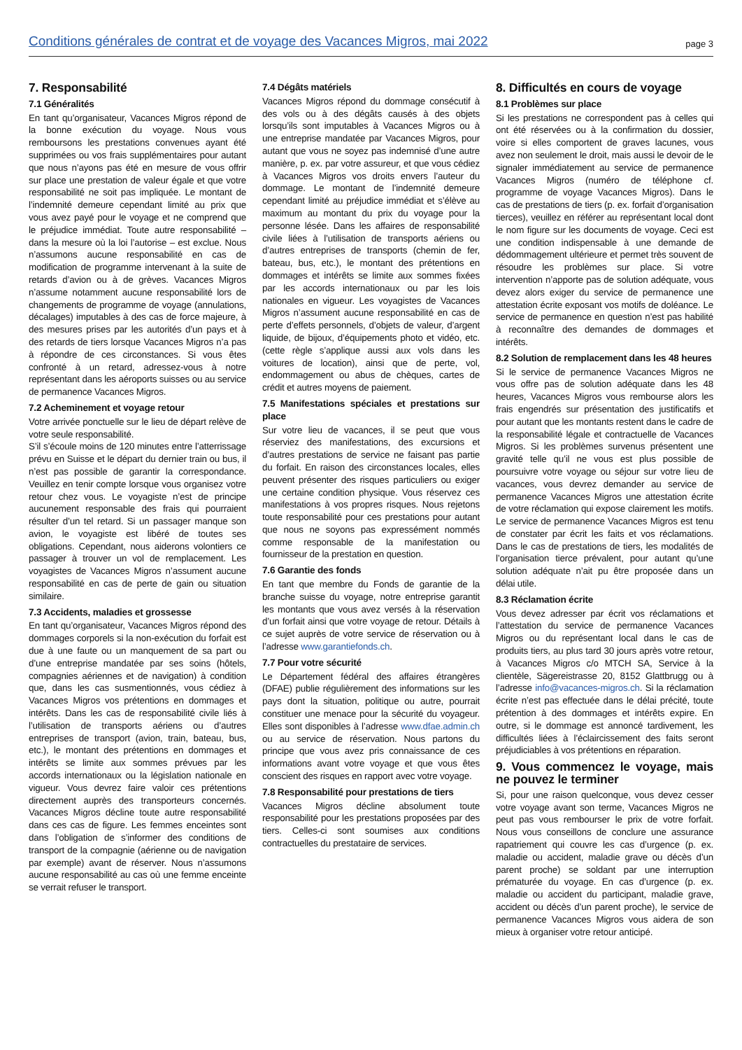Conditions générales de contrat et de voyage des Vacances Migros, mai 2022 page 3
7. Responsabilité
7.1 Généralités
En tant qu’organisateur, Vacances Migros répond de la bonne exécution du voyage. Nous vous remboursons les prestations convenues ayant été supprimées ou vos frais supplémentaires pour autant que nous n’ayons pas été en mesure de vous offrir sur place une prestation de valeur égale et que votre responsabilité ne soit pas impliquée. Le montant de l’indemnité demeure cependant limité au prix que vous avez payé pour le voyage et ne comprend que le préjudice immédiat. Toute autre responsabilité – dans la mesure où la loi l’autorise – est exclue. Nous n’assumons aucune responsabilité en cas de modification de programme intervenant à la suite de retards d’avion ou à de grèves. Vacances Migros n’assume notamment aucune responsabilité lors de changements de programme de voyage (annulations, décalages) imputables à des cas de force majeure, à des mesures prises par les autorités d’un pays et à des retards de tiers lorsque Vacances Migros n’a pas à répondre de ces circonstances. Si vous êtes confronté à un retard, adressez-vous à notre représentant dans les aéroports suisses ou au service de permanence Vacances Migros.
7.2 Acheminement et voyage retour
Votre arrivée ponctuelle sur le lieu de départ relève de votre seule responsabilité.
S’il s’écoule moins de 120 minutes entre l’atterrissage prévu en Suisse et le départ du dernier train ou bus, il n’est pas possible de garantir la correspondance. Veuillez en tenir compte lorsque vous organisez votre retour chez vous. Le voyagiste n’est de principe aucunement responsable des frais qui pourraient résulter d’un tel retard. Si un passager manque son avion, le voyagiste est libéré de toutes ses obligations. Cependant, nous aiderons volontiers ce passager à trouver un vol de remplacement. Les voyagistes de Vacances Migros n’assument aucune responsabilité en cas de perte de gain ou situation similaire.
7.3 Accidents, maladies et grossesse
En tant qu’organisateur, Vacances Migros répond des dommages corporels si la non-exécution du forfait est due à une faute ou un manquement de sa part ou d’une entreprise mandatée par ses soins (hôtels, compagnies aériennes et de navigation) à condition que, dans les cas susmentionnés, vous cédiez à Vacances Migros vos prétentions en dommages et intérêts. Dans les cas de responsabilité civile liés à l’utilisation de transports aériens ou d’autres entreprises de transport (avion, train, bateau, bus, etc.), le montant des prétentions en dommages et intérêts se limite aux sommes prévues par les accords internationaux ou la législation nationale en vigueur. Vous devrez faire valoir ces prétentions directement auprès des transporteurs concernés. Vacances Migros décline toute autre responsabilité dans ces cas de figure. Les femmes enceintes sont dans l’obligation de s’informer des conditions de transport de la compagnie (aérienne ou de navigation par exemple) avant de réserver. Nous n’assumons aucune responsabilité au cas où une femme enceinte se verrait refuser le transport.
7.4 Dégâts matériels
Vacances Migros répond du dommage consécutif à des vols ou à des dégâts causés à des objets lorsqu’ils sont imputables à Vacances Migros ou à une entreprise mandatée par Vacances Migros, pour autant que vous ne soyez pas indemnisé d’une autre manière, p. ex. par votre assureur, et que vous cédiez à Vacances Migros vos droits envers l’auteur du dommage. Le montant de l’indemnité demeure cependant limité au préjudice immédiat et s’élève au maximum au montant du prix du voyage pour la personne lésée. Dans les affaires de responsabilité civile liées à l’utilisation de transports aériens ou d’autres entreprises de transports (chemin de fer, bateau, bus, etc.), le montant des prétentions en dommages et intérêts se limite aux sommes fixées par les accords internationaux ou par les lois nationales en vigueur. Les voyagistes de Vacances Migros n’assument aucune responsabilité en cas de perte d’effets personnels, d’objets de valeur, d’argent liquide, de bijoux, d’équipements photo et vidéo, etc. (cette règle s’applique aussi aux vols dans les voitures de location), ainsi que de perte, vol, endommagement ou abus de chèques, cartes de crédit et autres moyens de paiement.
7.5 Manifestations spéciales et prestations sur place
Sur votre lieu de vacances, il se peut que vous réserviez des manifestations, des excursions et d’autres prestations de service ne faisant pas partie du forfait. En raison des circonstances locales, elles peuvent présenter des risques particuliers ou exiger une certaine condition physique. Vous réservez ces manifestations à vos propres risques. Nous rejetons toute responsabilité pour ces prestations pour autant que nous ne soyons pas expressément nommés comme responsable de la manifestation ou fournisseur de la prestation en question.
7.6 Garantie des fonds
En tant que membre du Fonds de garantie de la branche suisse du voyage, notre entreprise garantit les montants que vous avez versés à la réservation d’un forfait ainsi que votre voyage de retour. Détails à ce sujet auprès de votre service de réservation ou à l’adresse www.garantiefonds.ch.
7.7 Pour votre sécurité
Le Département fédéral des affaires étrangères (DFAE) publie régulièrement des informations sur les pays dont la situation, politique ou autre, pourrait constituer une menace pour la sécurité du voyageur. Elles sont disponibles à l’adresse www.dfae.admin.ch ou au service de réservation. Nous partons du principe que vous avez pris connaissance de ces informations avant votre voyage et que vous êtes conscient des risques en rapport avec votre voyage.
7.8 Responsabilité pour prestations de tiers
Vacances Migros décline absolument toute responsabilité pour les prestations proposées par des tiers. Celles-ci sont soumises aux conditions contractuelles du prestataire de services.
8. Difficultés en cours de voyage
8.1 Problèmes sur place
Si les prestations ne correspondent pas à celles qui ont été réservées ou à la confirmation du dossier, voire si elles comportent de graves lacunes, vous avez non seulement le droit, mais aussi le devoir de le signaler immédiatement au service de permanence Vacances Migros (numéro de téléphone cf. programme de voyage Vacances Migros). Dans le cas de prestations de tiers (p. ex. forfait d’organisation tierces), veuillez en référer au représentant local dont le nom figure sur les documents de voyage. Ceci est une condition indispensable à une demande de dédommagement ultérieure et permet très souvent de résoudre les problèmes sur place. Si votre intervention n’apporte pas de solution adéquate, vous devez alors exiger du service de permanence une attestation écrite exposant vos motifs de doléance. Le service de permanence en question n’est pas habilité à reconnaître des demandes de dommages et intérêts.
8.2 Solution de remplacement dans les 48 heures
Si le service de permanence Vacances Migros ne vous offre pas de solution adéquate dans les 48 heures, Vacances Migros vous rembourse alors les frais engendrés sur présentation des justificatifs et pour autant que les montants restent dans le cadre de la responsabilité légale et contractuelle de Vacances Migros. Si les problèmes survenus présentent une gravité telle qu’il ne vous est plus possible de poursuivre votre voyage ou séjour sur votre lieu de vacances, vous devrez demander au service de permanence Vacances Migros une attestation écrite de votre réclamation qui expose clairement les motifs. Le service de permanence Vacances Migros est tenu de constater par écrit les faits et vos réclamations. Dans le cas de prestations de tiers, les modalités de l’organisation tierce prévalent, pour autant qu’une solution adéquate n’ait pu être proposée dans un délai utile.
8.3 Réclamation écrite
Vous devez adresser par écrit vos réclamations et l’attestation du service de permanence Vacances Migros ou du représentant local dans le cas de produits tiers, au plus tard 30 jours après votre retour, à Vacances Migros c/o MTCH SA, Service à la clientèle, Sägereistrasse 20, 8152 Glattbrugg ou à l’adresse info@vacances-migros.ch. Si la réclamation écrite n’est pas effectuée dans le délai précité, toute prétention à des dommages et intérêts expire. En outre, si le dommage est annoncé tardivement, les difficultés liées à l’éclaircissement des faits seront préjudiciables à vos prétentions en réparation.
9. Vous commencez le voyage, mais ne pouvez le terminer
Si, pour une raison quelconque, vous devez cesser votre voyage avant son terme, Vacances Migros ne peut pas vous rembourser le prix de votre forfait. Nous vous conseillons de conclure une assurance rapatriement qui couvre les cas d’urgence (p. ex. maladie ou accident, maladie grave ou décès d’un parent proche) se soldant par une interruption prématurée du voyage. En cas d’urgence (p. ex. maladie ou accident du participant, maladie grave, accident ou décès d’un parent proche), le service de permanence Vacances Migros vous aidera de son mieux à organiser votre retour anticipé.